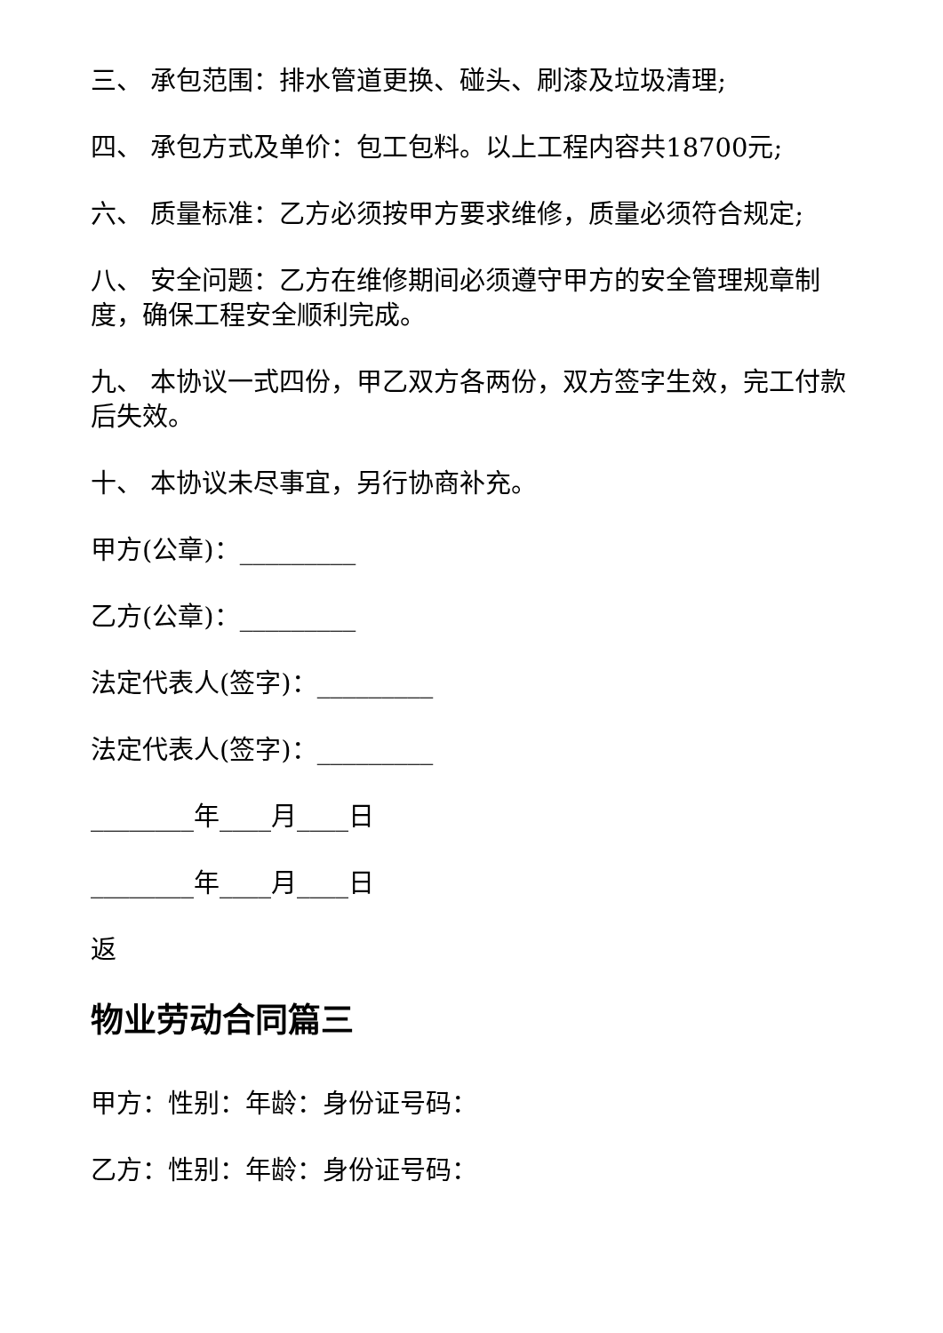三、 承包范围：排水管道更换、碰头、刷漆及垃圾清理;
四、 承包方式及单价：包工包料。以上工程内容共18700元;
六、 质量标准：乙方必须按甲方要求维修，质量必须符合规定;
八、 安全问题：乙方在维修期间必须遵守甲方的安全管理规章制度，确保工程安全顺利完成。
九、 本协议一式四份，甲乙双方各两份，双方签字生效，完工付款后失效。
十、 本协议未尽事宜，另行协商补充。
甲方(公章)：_________
乙方(公章)：_________
法定代表人(签字)：_________
法定代表人(签字)：_________
________年____月____日
________年____月____日
返
物业劳动合同篇三
甲方：性别：年龄：身份证号码：
乙方：性别：年龄：身份证号码：